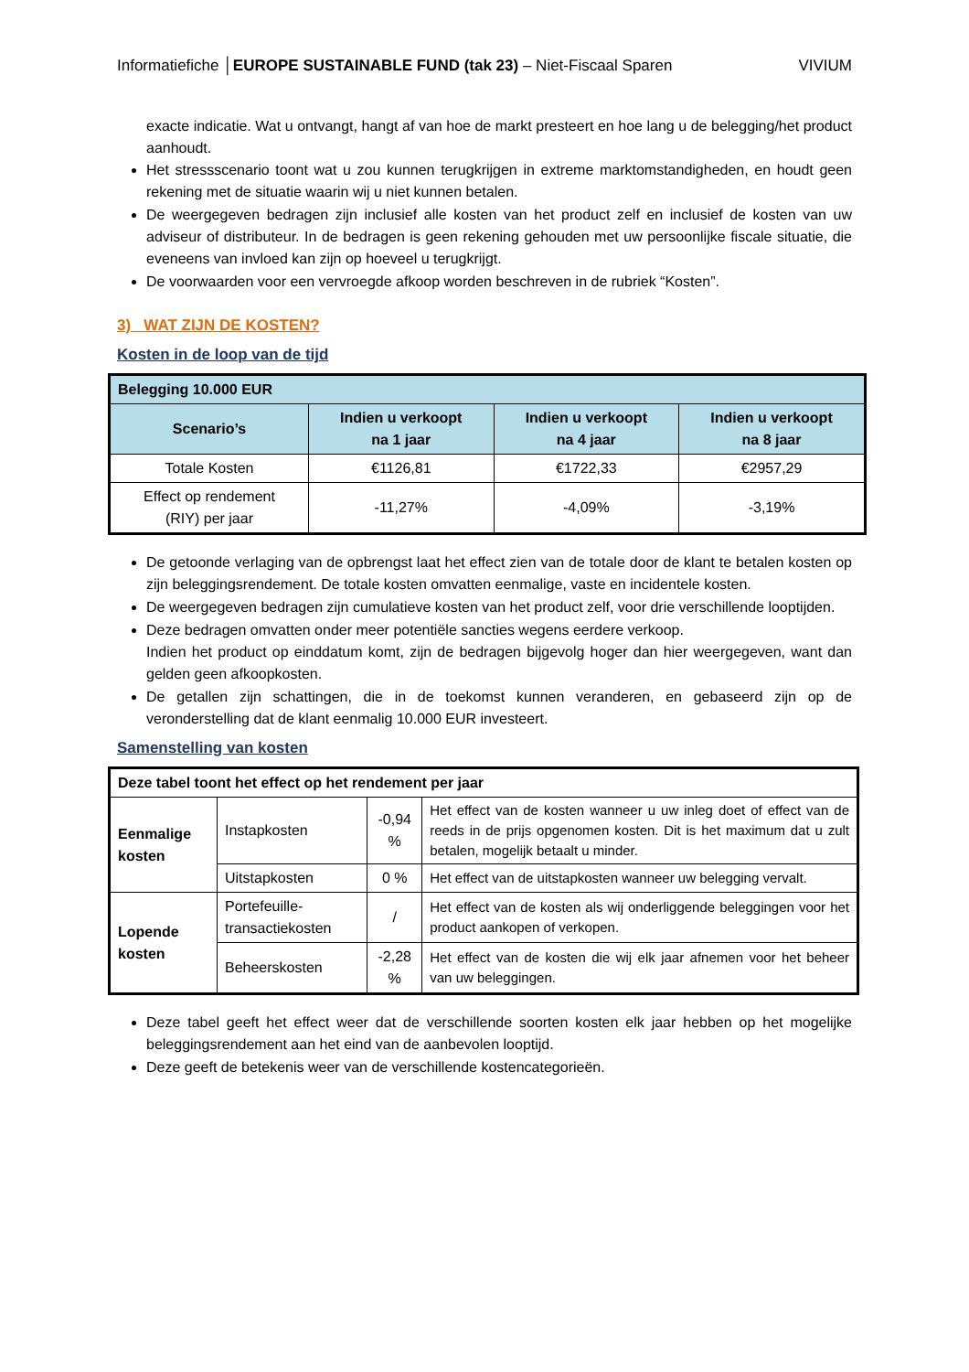Informatiefiche │EUROPE SUSTAINABLE FUND (tak 23) – Niet-Fiscaal Sparen VIVIUM
exacte indicatie. Wat u ontvangt, hangt af van hoe de markt presteert en hoe lang u de belegging/het product aanhoudt.
Het stressscenario toont wat u zou kunnen terugkrijgen in extreme marktomstandigheden, en houdt geen rekening met de situatie waarin wij u niet kunnen betalen.
De weergegeven bedragen zijn inclusief alle kosten van het product zelf en inclusief de kosten van uw adviseur of distributeur. In de bedragen is geen rekening gehouden met uw persoonlijke fiscale situatie, die eveneens van invloed kan zijn op hoeveel u terugkrijgt.
De voorwaarden voor een vervroegde afkoop worden beschreven in de rubriek “Kosten”.
3) WAT ZIJN DE KOSTEN?
Kosten in de loop van de tijd
| Belegging 10.000 EUR | | | |
| --- | --- | --- | --- |
| Scenario’s | Indien u verkoopt na 1 jaar | Indien u verkoopt na 4 jaar | Indien u verkoopt na 8 jaar |
| Totale Kosten | €1126,81 | €1722,33 | €2957,29 |
| Effect op rendement (RIY) per jaar | -11,27% | -4,09% | -3,19% |
De getoonde verlaging van de opbrengst laat het effect zien van de totale door de klant te betalen kosten op zijn beleggingsrendement. De totale kosten omvatten eenmalige, vaste en incidentele kosten.
De weergegeven bedragen zijn cumulatieve kosten van het product zelf, voor drie verschillende looptijden.
Deze bedragen omvatten onder meer potentiële sancties wegens eerdere verkoop.
Indien het product op einddatum komt, zijn de bedragen bijgevolg hoger dan hier weergegeven, want dan gelden geen afkoopkosten.
De getallen zijn schattingen, die in de toekomst kunnen veranderen, en gebaseerd zijn op de veronderstelling dat de klant eenmalig 10.000 EUR investeert.
Samenstelling van kosten
| Deze tabel toont het effect op het rendement per jaar | | | |
| --- | --- | --- | --- |
| Eenmalige kosten | Instapkosten | -0,94 % | Het effect van de kosten wanneer u uw inleg doet of effect van de reeds in de prijs opgenomen kosten. Dit is het maximum dat u zult betalen, mogelijk betaalt u minder. |
| | Uitstapkosten | 0 % | Het effect van de uitstapkosten wanneer uw belegging vervalt. |
| Lopende kosten | Portefeuille-transactiekosten | / | Het effect van de kosten als wij onderliggende beleggingen voor het product aankopen of verkopen. |
| | Beheerskosten | -2,28 % | Het effect van de kosten die wij elk jaar afnemen voor het beheer van uw beleggingen. |
Deze tabel geeft het effect weer dat de verschillende soorten kosten elk jaar hebben op het mogelijke beleggingsrendement aan het eind van de aanbevolen looptijd.
Deze geeft de betekenis weer van de verschillende kostencategorieën.